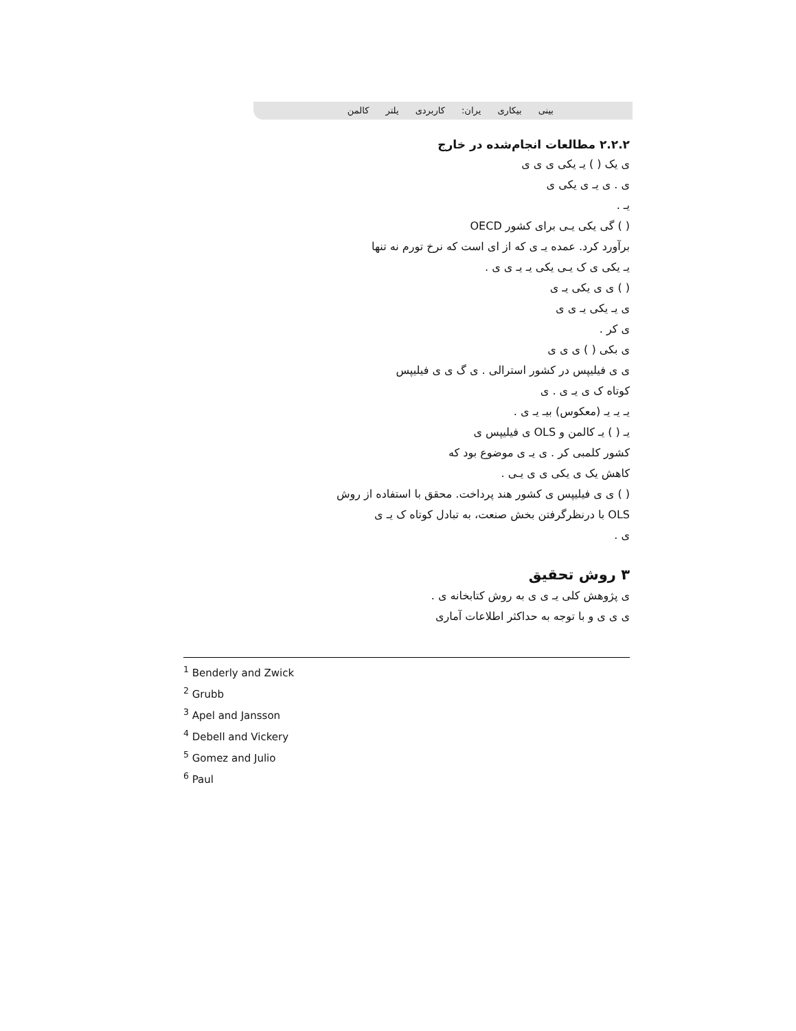بینی بیکاری یران: کاربردی یلتر کالمن
۲.۲.۲ مطالعات انجام‌شده در خارج
ی یک ( ) یـ یکی ی ی ی
ی . ی یـ ی یکی ی
یـ .
( ) گی یکی یـی برای کشور OECD
برآورد کرد. عمده یـ ی که از ای است که نرخ تورم نه تنها
یـ یکی ی ک یـی یکی یـ یـ ی ی .
( ) ی ی یکی یـ ی
ی یـ یکی یـ ی ی
ی کر .
ی بکی ( ) ی ی ی
ی ی فیلیپس در کشور استرالی . ی گ ی ی فیلیپس
کوتاه ک ی یـ ی . ی
یـ یـ یـ (معکوس) بیـ یـ ی .
یـ ( ) یـ کالمن و OLS ی فیلیپس ی
کشور کلمبی کر . ی یـ ی موضوع بود که
کاهش یک ی یکی ی ی یـی .
( ) ی ی فیلیپس ی کشور هند پرداخت. محقق با استفاده از روش
OLS با درنظرگرفتن بخش صنعت، به تبادل کوتاه ک یـ ی
ی .
۳ روش تحقیق
ی پژوهش کلی یـ ی ی به روش کتابخانه ی .
ی ی ی و با توجه به حداکثر اطلاعات آماری
<sup>1</sup> Benderly and Zwick
<sup>2</sup> Grubb
<sup>3</sup> Apel and Jansson
<sup>4</sup> Debell and Vickery
<sup>5</sup> Gomez and Julio
<sup>6</sup> Paul